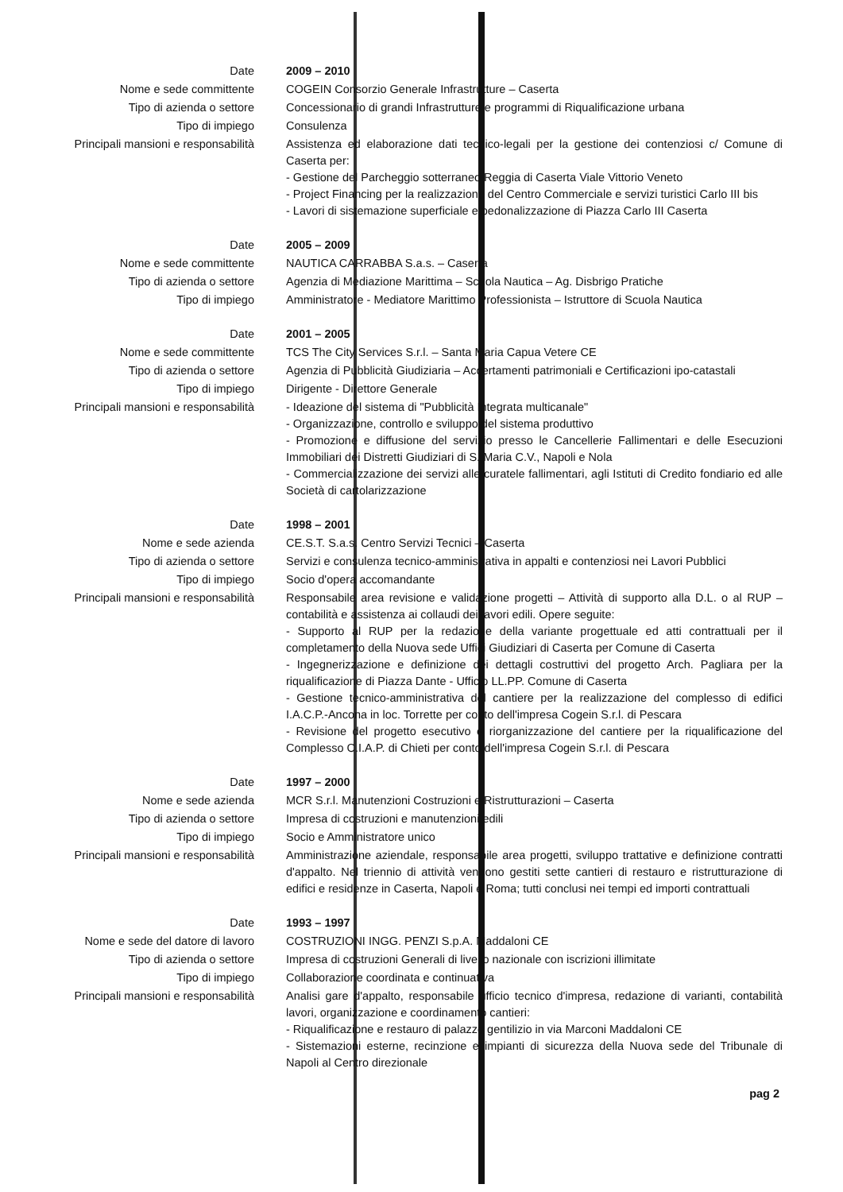| Date | 2009 – 2010 |
| Nome e sede committente | COGEIN Consorzio Generale Infrastrutture – Caserta |
| Tipo di azienda o settore | Concessionario di grandi Infrastrutture e programmi di Riqualificazione urbana |
| Tipo di impiego | Consulenza |
| Principali mansioni e responsabilità | Assistenza ed elaborazione dati tecnico-legali per la gestione dei contenziosi c/ Comune di Caserta per: - Gestione del Parcheggio sotterraneo Reggia di Caserta Viale Vittorio Veneto - Project Financing per la realizzazione del Centro Commerciale e servizi turistici Carlo III bis - Lavori di sistemazione superficiale e pedonalizzazione di Piazza Carlo III Caserta |
| Date | 2005 – 2009 |
| Nome e sede committente | NAUTICA CARRABBA S.a.s. – Caserta |
| Tipo di azienda o settore | Agenzia di Mediazione Marittima – Scuola Nautica – Ag. Disbrigo Pratiche |
| Tipo di impiego | Amministratore - Mediatore Marittimo Professionista – Istruttore di Scuola Nautica |
| Date | 2001 – 2005 |
| Nome e sede committente | TCS The City Services S.r.l. – Santa Maria Capua Vetere CE |
| Tipo di azienda o settore | Agenzia di Pubblicità Giudiziaria – Accertamenti patrimoniali e Certificazioni ipo-catastali |
| Tipo di impiego | Dirigente - Direttore Generale |
| Principali mansioni e responsabilità | - Ideazione del sistema di "Pubblicità Integrata multicanale" - Organizzazione, controllo e sviluppo del sistema produttivo - Promozione e diffusione del servizio presso le Cancellerie Fallimentari e delle Esecuzioni Immobiliari dei Distretti Giudiziari di S. Maria C.V., Napoli e Nola - Commercializzazione dei servizi alle curatele fallimentari, agli Istituti di Credito fondiario ed alle Società di cartolarizzazione |
| Date | 1998 – 2001 |
| Nome e sede azienda | CE.S.T. S.a.s. Centro Servizi Tecnici – Caserta |
| Tipo di azienda o settore | Servizi e consulenza tecnico-amministrativa in appalti e contenziosi nei Lavori Pubblici |
| Tipo di impiego | Socio d'opera accomandante |
| Principali mansioni e responsabilità | Responsabile area revisione e validazione progetti – Attività di supporto alla D.L. o al RUP – contabilità e assistenza ai collaudi dei lavori edili. Opere seguite: - Supporto al RUP per la redazione della variante progettuale ed atti contrattuali per il completamento della Nuova sede Uffici Giudiziari di Caserta per Comune di Caserta - Ingegnerizzazione e definizione dei dettagli costruttivi del progetto Arch. Pagliara per la riqualificazione di Piazza Dante - Ufficio LL.PP. Comune di Caserta - Gestione tecnico-amministrativa del cantiere per la realizzazione del complesso di edifici I.A.C.P.-Ancona in loc. Torrette per conto dell'impresa Cogein S.r.l. di Pescara - Revisione del progetto esecutivo e riorganizzazione del cantiere per la riqualificazione del Complesso C.I.A.P. di Chieti per conto dell'impresa Cogein S.r.l. di Pescara |
| Date | 1997 – 2000 |
| Nome e sede azienda | MCR S.r.l. Manutenzioni Costruzioni e Ristrutturazioni – Caserta |
| Tipo di azienda o settore | Impresa di costruzioni e manutenzioni edili |
| Tipo di impiego | Socio e Amministratore unico |
| Principali mansioni e responsabilità | Amministrazione aziendale, responsabile area progetti, sviluppo trattative e definizione contratti d'appalto. Nel triennio di attività vengono gestiti sette cantieri di restauro e ristrutturazione di edifici e residenze in Caserta, Napoli e Roma; tutti conclusi nei tempi ed importi contrattuali |
| Date | 1993 – 1997 |
| Nome e sede del datore di lavoro | COSTRUZIONI INGG. PENZI S.p.A. Maddaloni CE |
| Tipo di azienda o settore | Impresa di costruzioni Generali di livello nazionale con iscrizioni illimitate |
| Tipo di impiego | Collaborazione coordinata e continuativa |
| Principali mansioni e responsabilità | Analisi gare d'appalto, responsabile ufficio tecnico d'impresa, redazione di varianti, contabilità lavori, organizzazione e coordinamento cantieri: - Riqualificazione e restauro di palazzo gentilizio in via Marconi Maddaloni CE - Sistemazioni esterne, recinzione e impianti di sicurezza della Nuova sede del Tribunale di Napoli al Centro direzionale |
pag 2